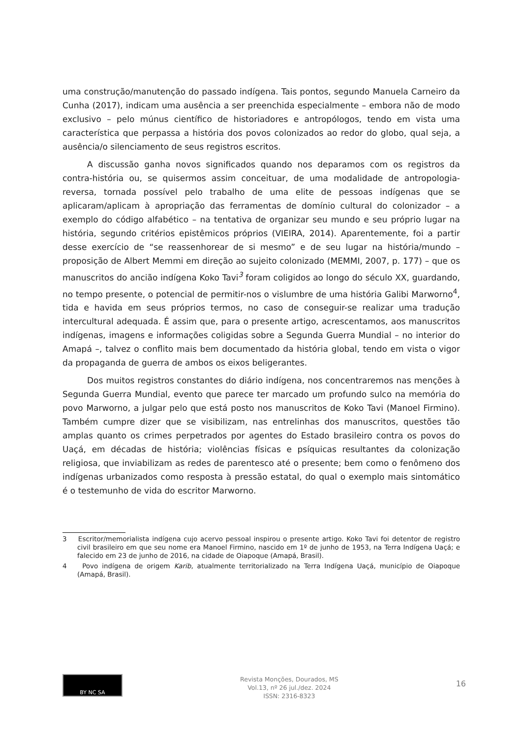uma construção/manutenção do passado indígena. Tais pontos, segundo Manuela Carneiro da Cunha (2017), indicam uma ausência a ser preenchida especialmente – embora não de modo exclusivo – pelo múnus científico de historiadores e antropólogos, tendo em vista uma característica que perpassa a história dos povos colonizados ao redor do globo, qual seja, a ausência/o silenciamento de seus registros escritos.
A discussão ganha novos significados quando nos deparamos com os registros da contra-história ou, se quisermos assim conceituar, de uma modalidade de antropologia-reversa, tornada possível pelo trabalho de uma elite de pessoas indígenas que se aplicaram/aplicam à apropriação das ferramentas de domínio cultural do colonizador – a exemplo do código alfabético – na tentativa de organizar seu mundo e seu próprio lugar na história, segundo critérios epistêmicos próprios (VIEIRA, 2014). Aparentemente, foi a partir desse exercício de “se reassenhorear de si mesmo” e de seu lugar na história/mundo – proposição de Albert Memmi em direção ao sujeito colonizado (MEMMI, 2007, p. 177) – que os manuscritos do ancião indígena Koko Tavi<sup>3</sup> foram coligidos ao longo do século XX, guardando, no tempo presente, o potencial de permitir-nos o vislumbre de uma história Galibi Marworno<sup>4</sup>, tida e havida em seus próprios termos, no caso de conseguir-se realizar uma tradução intercultural adequada. É assim que, para o presente artigo, acrescentamos, aos manuscritos indígenas, imagens e informações coligidas sobre a Segunda Guerra Mundial – no interior do Amapá –, talvez o conflito mais bem documentado da história global, tendo em vista o vigor da propaganda de guerra de ambos os eixos beligerantes.
Dos muitos registros constantes do diário indígena, nos concentraremos nas menções à Segunda Guerra Mundial, evento que parece ter marcado um profundo sulco na memória do povo Marworno, a julgar pelo que está posto nos manuscritos de Koko Tavi (Manoel Firmino). Também cumpre dizer que se visibilizam, nas entrelinhas dos manuscritos, questões tão amplas quanto os crimes perpetrados por agentes do Estado brasileiro contra os povos do Uaçá, em décadas de história; violências físicas e psíquicas resultantes da colonização religiosa, que inviabilizam as redes de parentesco até o presente; bem como o fenômeno dos indígenas urbanizados como resposta à pressão estatal, do qual o exemplo mais sintomático é o testemunho de vida do escritor Marworno.
3 Escritor/memorialista indígena cujo acervo pessoal inspirou o presente artigo. Koko Tavi foi detentor de registro civil brasileiro em que seu nome era Manoel Firmino, nascido em 1º de junho de 1953, na Terra Indígena Uaçá; e falecido em 23 de junho de 2016, na cidade de Oiapoque (Amapá, Brasil).
4 Povo indígena de origem Karib, atualmente territorializado na Terra Indígena Uaçá, município de Oiapoque (Amapá, Brasil).
BY NC SA
Revista Monções, Dourados, MS
Vol.13, nº 26 jul./dez. 2024
ISSN: 2316-8323
16